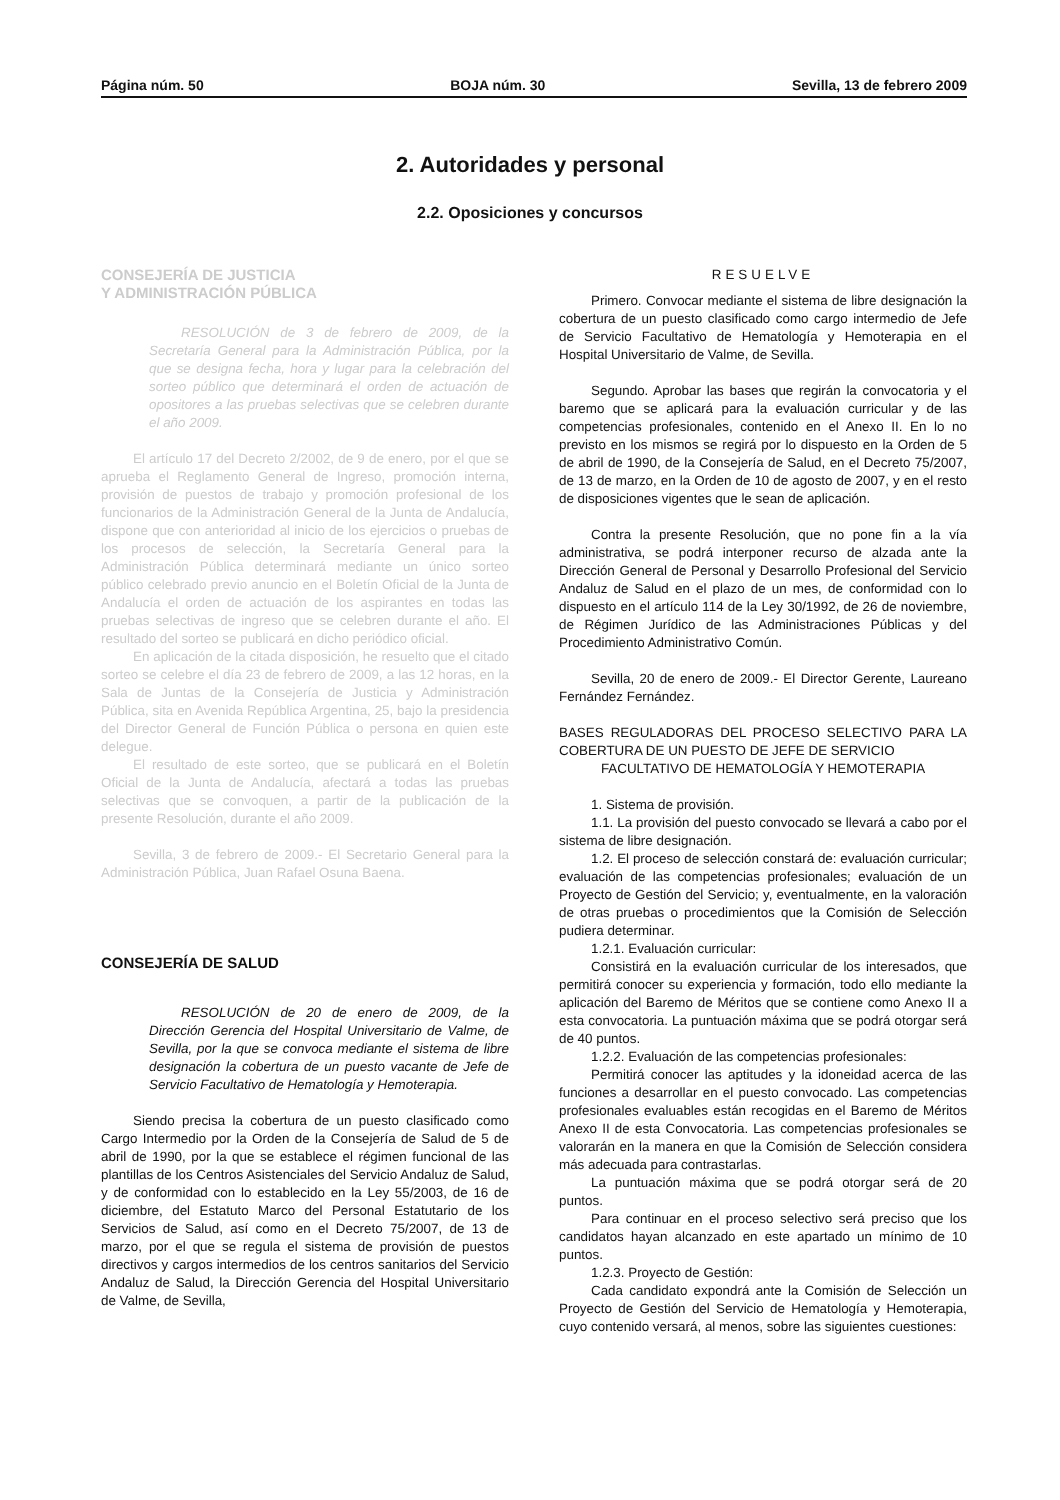Página núm. 50 BOJA núm. 30 Sevilla, 13 de febrero 2009
2. Autoridades y personal
2.2. Oposiciones y concursos
CONSEJERÍA DE JUSTICIA
Y ADMINISTRACIÓN PÚBLICA
RESOLUCIÓN de 3 de febrero de 2009, de la Secretaría General para la Administración Pública, por la que se designa fecha, hora y lugar para la celebración del sorteo público que determinará el orden de actuación de opositores a las pruebas selectivas que se celebren durante el año 2009.
El artículo 17 del Decreto 2/2002, de 9 de enero, por el que se aprueba el Reglamento General de Ingreso, promoción interna, provisión de puestos de trabajo y promoción profesional de los funcionarios de la Administración General de la Junta de Andalucía, dispone que con anterioridad al inicio de los ejercicios o pruebas de los procesos de selección, la Secretaría General para la Administración Pública determinará mediante un único sorteo público celebrado previo anuncio en el Boletín Oficial de la Junta de Andalucía el orden de actuación de los aspirantes en todas las pruebas selectivas de ingreso que se celebren durante el año. El resultado del sorteo se publicará en dicho periódico oficial.
En aplicación de la citada disposición, he resuelto que el citado sorteo se celebre el día 23 de febrero de 2009, a las 12 horas, en la Sala de Juntas de la Consejería de Justicia y Administración Pública, sita en Avenida República Argentina, 25, bajo la presidencia del Director General de Función Pública o persona en quien este delegue.
El resultado de este sorteo, que se publicará en el Boletín Oficial de la Junta de Andalucía, afectará a todas las pruebas selectivas que se convoquen, a partir de la publicación de la presente Resolución, durante el año 2009.
Sevilla, 3 de febrero de 2009.- El Secretario General para la Administración Pública, Juan Rafael Osuna Baena.
CONSEJERÍA DE SALUD
RESOLUCIÓN de 20 de enero de 2009, de la Dirección Gerencia del Hospital Universitario de Valme, de Sevilla, por la que se convoca mediante el sistema de libre designación la cobertura de un puesto vacante de Jefe de Servicio Facultativo de Hematología y Hemoterapia.
Siendo precisa la cobertura de un puesto clasificado como Cargo Intermedio por la Orden de la Consejería de Salud de 5 de abril de 1990, por la que se establece el régimen funcional de las plantillas de los Centros Asistenciales del Servicio Andaluz de Salud, y de conformidad con lo establecido en la Ley 55/2003, de 16 de diciembre, del Estatuto Marco del Personal Estatutario de los Servicios de Salud, así como en el Decreto 75/2007, de 13 de marzo, por el que se regula el sistema de provisión de puestos directivos y cargos intermedios de los centros sanitarios del Servicio Andaluz de Salud, la Dirección Gerencia del Hospital Universitario de Valme, de Sevilla,
RESUELVE
Primero. Convocar mediante el sistema de libre designación la cobertura de un puesto clasificado como cargo intermedio de Jefe de Servicio Facultativo de Hematología y Hemoterapia en el Hospital Universitario de Valme, de Sevilla.
Segundo. Aprobar las bases que regirán la convocatoria y el baremo que se aplicará para la evaluación curricular y de las competencias profesionales, contenido en el Anexo II. En lo no previsto en los mismos se regirá por lo dispuesto en la Orden de 5 de abril de 1990, de la Consejería de Salud, en el Decreto 75/2007, de 13 de marzo, en la Orden de 10 de agosto de 2007, y en el resto de disposiciones vigentes que le sean de aplicación.
Contra la presente Resolución, que no pone fin a la vía administrativa, se podrá interponer recurso de alzada ante la Dirección General de Personal y Desarrollo Profesional del Servicio Andaluz de Salud en el plazo de un mes, de conformidad con lo dispuesto en el artículo 114 de la Ley 30/1992, de 26 de noviembre, de Régimen Jurídico de las Administraciones Públicas y del Procedimiento Administrativo Común.
Sevilla, 20 de enero de 2009.- El Director Gerente, Laureano Fernández Fernández.
BASES REGULADORAS DEL PROCESO SELECTIVO PARA LA COBERTURA DE UN PUESTO DE JEFE DE SERVICIO
FACULTATIVO DE HEMATOLOGÍA Y HEMOTERAPIA
1. Sistema de provisión.
1.1. La provisión del puesto convocado se llevará a cabo por el sistema de libre designación.
1.2. El proceso de selección constará de: evaluación curricular; evaluación de las competencias profesionales; evaluación de un Proyecto de Gestión del Servicio; y, eventualmente, en la valoración de otras pruebas o procedimientos que la Comisión de Selección pudiera determinar.
1.2.1. Evaluación curricular:
Consistirá en la evaluación curricular de los interesados, que permitirá conocer su experiencia y formación, todo ello mediante la aplicación del Baremo de Méritos que se contiene como Anexo II a esta convocatoria. La puntuación máxima que se podrá otorgar será de 40 puntos.
1.2.2. Evaluación de las competencias profesionales:
Permitirá conocer las aptitudes y la idoneidad acerca de las funciones a desarrollar en el puesto convocado. Las competencias profesionales evaluables están recogidas en el Baremo de Méritos Anexo II de esta Convocatoria. Las competencias profesionales se valorarán en la manera en que la Comisión de Selección considera más adecuada para contrastarlas.
La puntuación máxima que se podrá otorgar será de 20 puntos.
Para continuar en el proceso selectivo será preciso que los candidatos hayan alcanzado en este apartado un mínimo de 10 puntos.
1.2.3. Proyecto de Gestión:
Cada candidato expondrá ante la Comisión de Selección un Proyecto de Gestión del Servicio de Hematología y Hemoterapia, cuyo contenido versará, al menos, sobre las siguientes cuestiones: